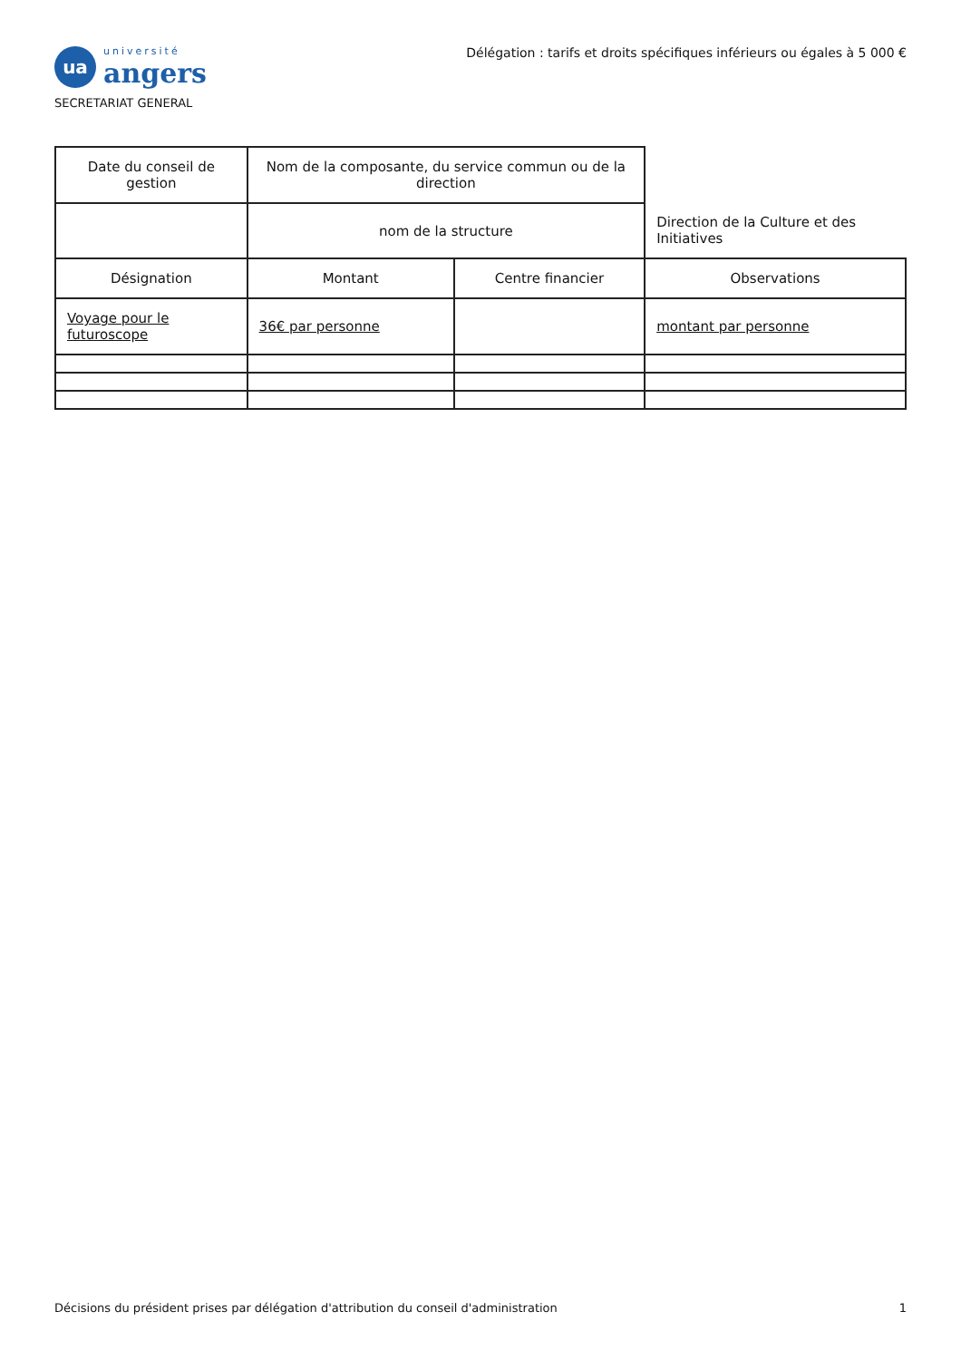ua
université
angers
SECRETARIAT GENERAL
Délégation : tarifs et droits spécifiques inférieurs ou égales à 5 000 €
| Date du conseil de gestion | Nom de la composante, du service commun ou de la direction | | |
| | nom de la structure | | Direction de la Culture et des Initiatives |
| Désignation | Montant | Centre financier | Observations |
| Voyage pour le futuroscope | 36€ par personne | | montant par personne |
Décisions du président prises par délégation d'attribution du conseil d'administration 1